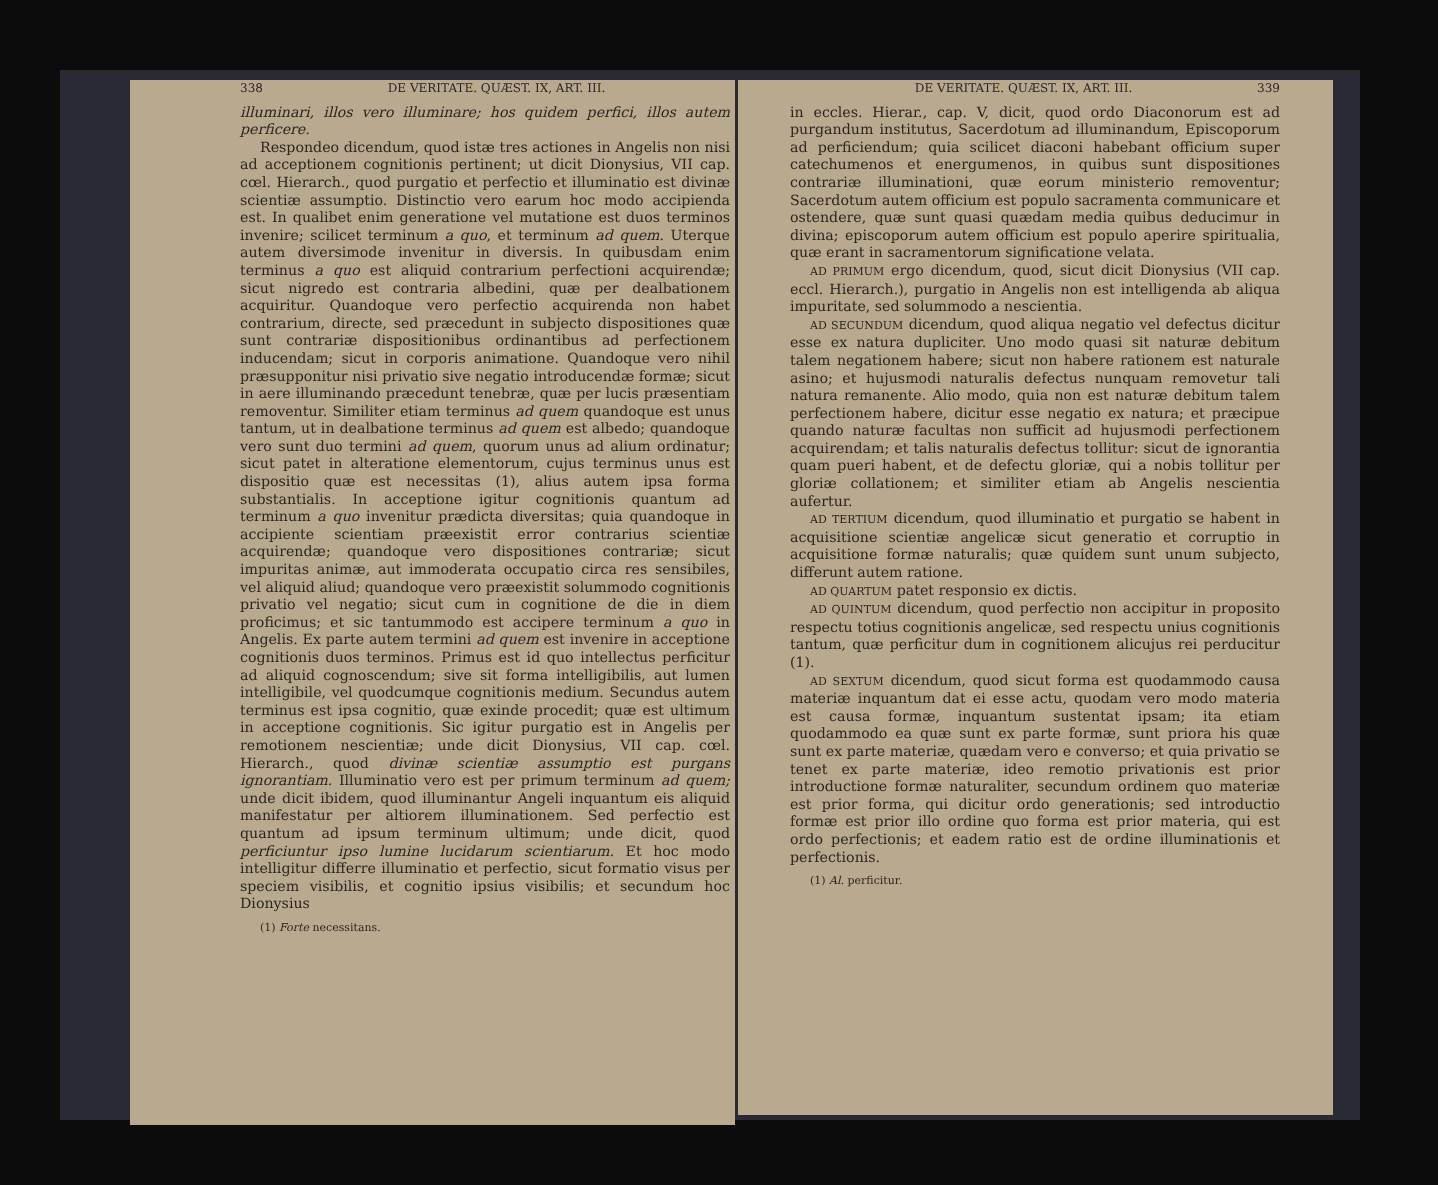338 DE VERITATE. QUÆST. IX, ART. III.
illuminari, illos vero illuminare; hos quidem perfici, illos autem perficere.
Respondeo dicendum, quod istæ tres actiones in Angelis non nisi ad acceptionem cognitionis pertinent; ut dicit Dionysius, VII cap. cœl. Hierarch., quod purgatio et perfectio et illuminatio est divinæ scientiæ assumptio. Distinctio vero earum hoc modo accipienda est. In qualibet enim generatione vel mutatione est duos terminos invenire; scilicet terminum a quo, et terminum ad quem. Uterque autem diversimode invenitur in diversis. In quibusdam enim terminus a quo est aliquid contrarium perfectioni acquirendæ; sicut nigredo est contraria albedini, quæ per dealbationem acquiritur. Quandoque vero perfectio acquirenda non habet contrarium, directe, sed præcedunt in subjecto dispositiones quæ sunt contrariæ dispositionibus ordinantibus ad perfectionem inducendam; sicut in corporis animatione. Quandoque vero nihil præsupponitur nisi privatio sive negatio introducendæ formæ; sicut in aere illuminando præcedunt tenebræ, quæ per lucis præsentiam removentur. Similiter etiam terminus ad quem quandoque est unus tantum, ut in dealbatione terminus ad quem est albedo; quandoque vero sunt duo termini ad quem, quorum unus ad alium ordinatur; sicut patet in alteratione elementorum, cujus terminus unus est dispositio quæ est necessitas (1), alius autem ipsa forma substantialis. In acceptione igitur cognitionis quantum ad terminum a quo invenitur prædicta diversitas; quia quandoque in accipiente scientiam præexistit error contrarius scientiæ acquirendæ; quandoque vero dispositiones contrariæ; sicut impuritas animæ, aut immoderata occupatio circa res sensibiles, vel aliquid aliud; quandoque vero præexistit solummodo cognitionis privatio vel negatio; sicut cum in cognitione de die in diem proficimus; et sic tantummodo est accipere terminum a quo in Angelis. Ex parte autem termini ad quem est invenire in acceptione cognitionis duos terminos. Primus est id quo intellectus perficitur ad aliquid cognoscendum; sive sit forma intelligibilis, aut lumen intelligibile, vel quodcumque cognitionis medium. Secundus autem terminus est ipsa cognitio, quæ exinde procedit; quæ est ultimum in acceptione cognitionis. Sic igitur purgatio est in Angelis per remotionem nescientiæ; unde dicit Dionysius, VII cap. cœl. Hierarch., quod divinæ scientiæ assumptio est purgans ignorantiam. Illuminatio vero est per primum terminum ad quem; unde dicit ibidem, quod illuminantur Angeli inquantum eis aliquid manifestatur per altiorem illuminationem. Sed perfectio est quantum ad ipsum terminum ultimum; unde dicit, quod perficiuntur ipso lumine lucidarum scientiarum. Et hoc modo intelligitur differre illuminatio et perfectio, sicut formatio visus per speciem visibilis, et cognitio ipsius visibilis; et secundum hoc Dionysius
(1) Forte necessitans.
DE VERITATE. QUÆST. IX, ART. III. 339
in eccles. Hierar., cap. V, dicit, quod ordo Diaconorum est ad purgandum institutus, Sacerdotum ad illuminandum, Episcoporum ad perficiendum; quia scilicet diaconi habebant officium super catechumenos et energumenos, in quibus sunt dispositiones contrariæ illuminationi, quæ eorum ministerio removentur; Sacerdotum autem officium est populo sacramenta communicare et ostendere, quæ sunt quasi quædam media quibus deducimur in divina; episcoporum autem officium est populo aperire spiritualia, quæ erant in sacramentorum significatione velata.
AD PRIMUM ergo dicendum, quod, sicut dicit Dionysius (VII cap. eccl. Hierarch.), purgatio in Angelis non est intelligenda ab aliqua impuritate, sed solummodo a nescientia.
AD SECUNDUM dicendum, quod aliqua negatio vel defectus dicitur esse ex natura dupliciter. Uno modo quasi sit naturæ debitum talem negationem habere; sicut non habere rationem est naturale asino; et hujusmodi naturalis defectus nunquam removetur tali natura remanente. Alio modo, quia non est naturæ debitum talem perfectionem habere, dicitur esse negatio ex natura; et præcipue quando naturæ facultas non sufficit ad hujusmodi perfectionem acquirendam; et talis naturalis defectus tollitur: sicut de ignorantia quam pueri habent, et de defectu gloriæ, qui a nobis tollitur per gloriæ collationem; et similiter etiam ab Angelis nescientia aufertur.
AD TERTIUM dicendum, quod illuminatio et purgatio se habent in acquisitione scientiæ angelicæ sicut generatio et corruptio in acquisitione formæ naturalis; quæ quidem sunt unum subjecto, differunt autem ratione.
AD QUARTUM patet responsio ex dictis.
AD QUINTUM dicendum, quod perfectio non accipitur in proposito respectu totius cognitionis angelicæ, sed respectu unius cognitionis tantum, quæ perficitur dum in cognitionem alicujus rei perducitur (1).
AD SEXTUM dicendum, quod sicut forma est quodammodo causa materiæ inquantum dat ei esse actu, quodam vero modo materia est causa formæ, inquantum sustentat ipsam; ita etiam quodammodo ea quæ sunt ex parte formæ, sunt priora his quæ sunt ex parte materiæ, quædam vero e converso; et quia privatio se tenet ex parte materiæ, ideo remotio privationis est prior introductione formæ naturaliter, secundum ordinem quo materiæ est prior forma, qui dicitur ordo generationis; sed introductio formæ est prior illo ordine quo forma est prior materia, qui est ordo perfectionis; et eadem ratio est de ordine illuminationis et perfectionis.
(1) Al. perficitur.